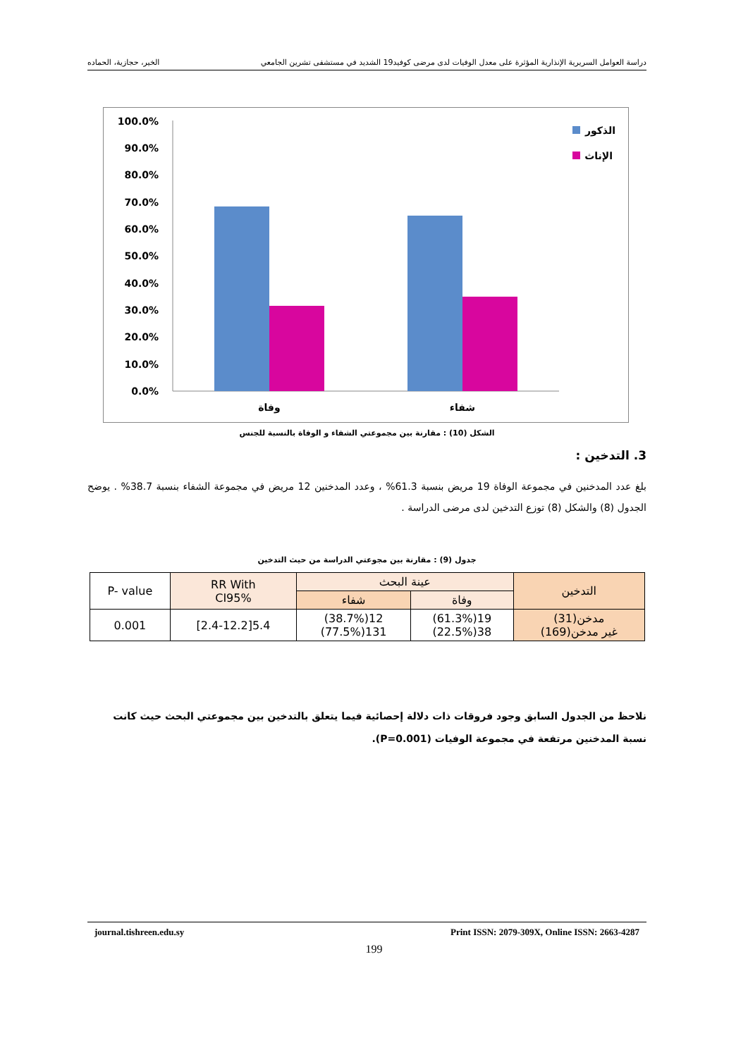دراسة العوامل السريرية الإنذارية المؤثرة على معدل الوفيات لدى مرضى كوفيد19 الشديد في مستشفى تشرين الجامعي الخير، حجازية، الحماده
100.0%
90.0%
80.0%
70.0%
60.0%
50.0%
40.0%
30.0%
20.0%
10.0%
0.0%
وفاة
شفاء
الذكور
الإناث
الشكل (10) : مقارنة بين مجموعتي الشفاء و الوفاة بالنسبة للجنس
3. التدخين :
بلغ عدد المدخنين في مجموعة الوفاة 19 مريض بنسبة 61.3% ، وعدد المدخنين 12 مريض في مجموعة الشفاء بنسبة 38.7% . يوضح الجدول (8) والشكل (8) توزع التدخين لدى مرضى الدراسة .
جدول (9) : مقارنة بين مجوعتي الدراسة من حيث التدخين
| التدخين | عينة البحث | | RR With CI95% | P- value |
| --- | --- | --- | --- | --- |
| | وفاة | شفاء | | |
| مدخن(31) غير مدخن(169) | 19(61.3%) 38(22.5%) | 12(38.7%) 131(77.5%) | 5.4[2.4-12.2] | 0.001 |
نلاحظ من الجدول السابق وجود فروقات ذات دلالة إحصائية فيما يتعلق بالتدخين بين مجموعتي البحث حيث كانت نسبة المدخنين مرتفعة في مجموعة الوفيات (P=0.001).
journal.tishreen.edu.sy Print ISSN: 2079-309X, Online ISSN: 2663-4287
199